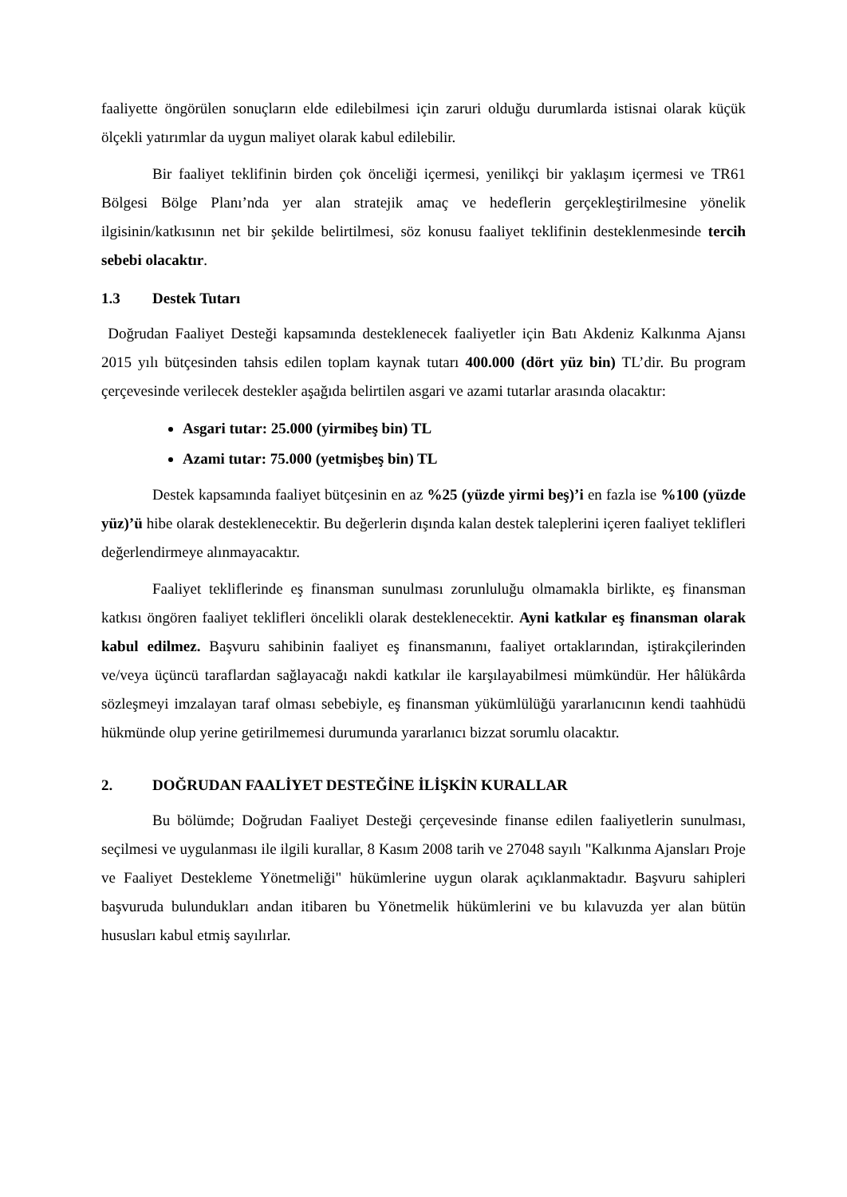faaliyette öngörülen sonuçların elde edilebilmesi için zaruri olduğu durumlarda istisnai olarak küçük ölçekli yatırımlar da uygun maliyet olarak kabul edilebilir.
Bir faaliyet teklifinin birden çok önceliği içermesi, yenilikçi bir yaklaşım içermesi ve TR61 Bölgesi Bölge Planı’nda yer alan stratejik amaç ve hedeflerin gerçekleştirilmesine yönelik ilgisinin/katkısının net bir şekilde belirtilmesi, söz konusu faaliyet teklifinin desteklenmesinde tercih sebebi olacaktır.
1.3 Destek Tutarı
Doğrudan Faaliyet Desteği kapsamında desteklenecek faaliyetler için Batı Akdeniz Kalkınma Ajansı 2015 yılı bütçesinden tahsis edilen toplam kaynak tutarı 400.000 (dört yüz bin) TL’dir. Bu program çerçevesinde verilecek destekler aşağıda belirtilen asgari ve azami tutarlar arasında olacaktır:
Asgari tutar: 25.000 (yirmibeş bin) TL
Azami tutar: 75.000 (yetmişbeş bin) TL
Destek kapsamında faaliyet bütçesinin en az %25 (yüzde yirmi beş)’i en fazla ise %100 (yüzde yüz)’ü hibe olarak desteklenecektir. Bu değerlerin dışında kalan destek taleplerini içeren faaliyet teklifleri değerlendirmeye alınmayacaktır.
Faaliyet tekliflerinde eş finansman sunulması zorunluluğu olmamakla birlikte, eş finansman katkısı öngören faaliyet teklifleri öncelikli olarak desteklenecektir. Ayni katkılar eş finansman olarak kabul edilmez. Başvuru sahibinin faaliyet eş finansmanını, faaliyet ortaklarından, iştirakçilerinden ve/veya üçüncü taraflardan sağlayacağı nakdi katkılar ile karşılayabilmesi mümkündür. Her hâlükârda sözleşmeyi imzalayan taraf olması sebebiyle, eş finansman yükümlülüğü yararlanıcının kendi taahhüdü hükmünde olup yerine getirilmemesi durumunda yararlanıcı bizzat sorumlu olacaktır.
2. DOĞRUDAN FAALİYET DESTEĞİNE İLİŞKİN KURALLAR
Bu bölümde; Doğrudan Faaliyet Desteği çerçevesinde finanse edilen faaliyetlerin sunulması, seçilmesi ve uygulanması ile ilgili kurallar, 8 Kasım 2008 tarih ve 27048 sayılı "Kalkınma Ajansları Proje ve Faaliyet Destekleme Yönetmeliği" hükümlerine uygun olarak açıklanmaktadır. Başvuru sahipleri başvuruda bulundukları andan itibaren bu Yönetmelik hükümlerini ve bu kılavuzda yer alan bütün hususları kabul etmiş sayılırlar.